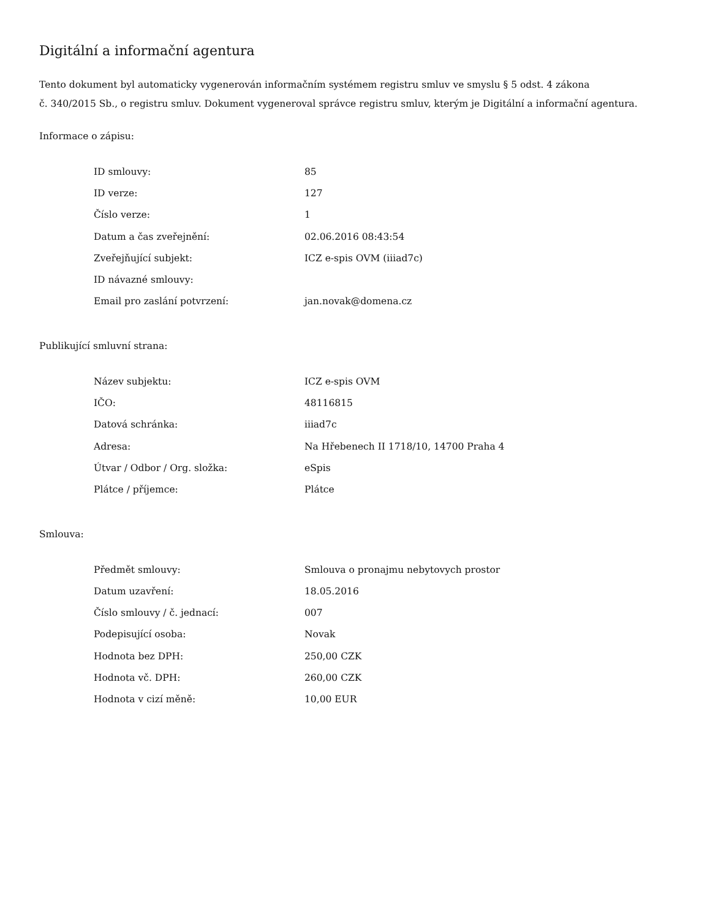Digitální a informační agentura
Tento dokument byl automaticky vygenerován informačním systémem registru smluv ve smyslu § 5 odst. 4 zákona
č. 340/2015 Sb., o registru smluv. Dokument vygeneroval správce registru smluv, kterým je Digitální a informační agentura.
Informace o zápisu:
| ID smlouvy: | 85 |
| ID verze: | 127 |
| Číslo verze: | 1 |
| Datum a čas zveřejnění: | 02.06.2016 08:43:54 |
| Zveřejňující subjekt: | ICZ e-spis OVM (iiiad7c) |
| ID návazné smlouvy: | |
| Email pro zaslání potvrzení: | jan.novak@domena.cz |
Publikující smluvní strana:
| Název subjektu: | ICZ e-spis OVM |
| IČO: | 48116815 |
| Datová schránka: | iiiad7c |
| Adresa: | Na Hřebenech II 1718/10, 14700 Praha 4 |
| Útvar / Odbor / Org. složka: | eSpis |
| Plátce / příjemce: | Plátce |
Smlouva:
| Předmět smlouvy: | Smlouva o pronajmu nebytovych prostor |
| Datum uzavření: | 18.05.2016 |
| Číslo smlouvy / č. jednací: | 007 |
| Podepisující osoba: | Novak |
| Hodnota bez DPH: | 250,00 CZK |
| Hodnota vč. DPH: | 260,00 CZK |
| Hodnota v cizí měně: | 10,00 EUR |